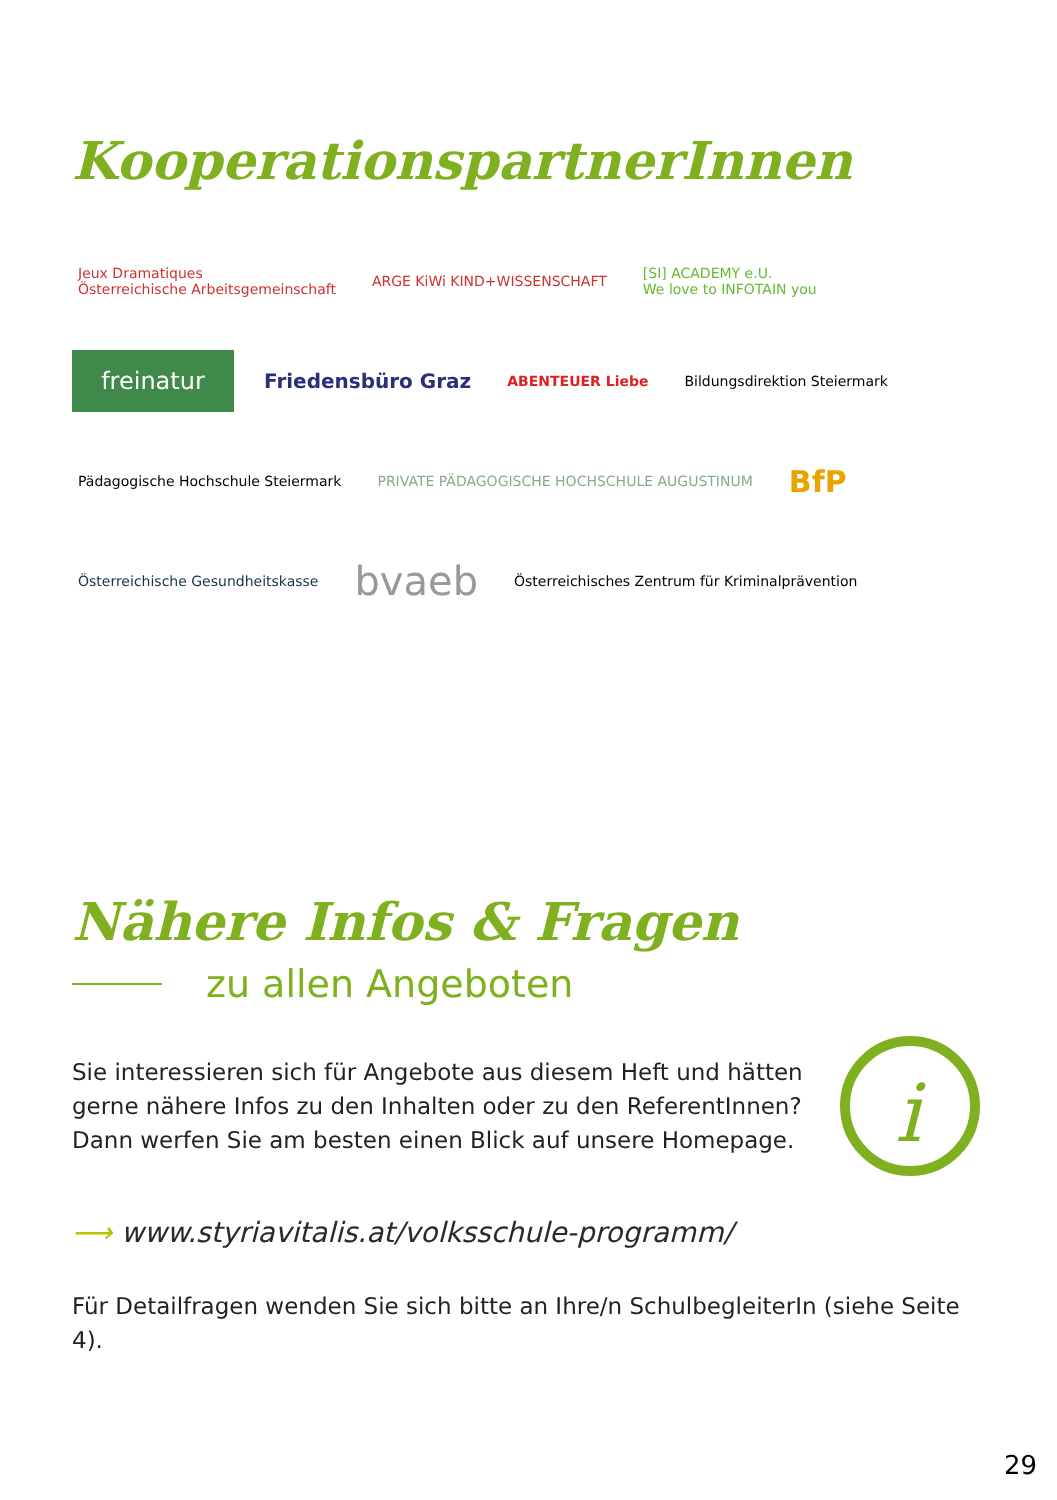KooperationspartnerInnen
Jeux Dramatiques
Österreichische Arbeitsgemeinschaft
ARGE KiWi KIND+WISSENSCHAFT
[SI] ACADEMY e.U.
We love to INFOTAIN you
freinatur
Friedensbüro Graz
ABENTEUER Liebe
Bildungsdirektion Steiermark
Pädagogische Hochschule Steiermark
PRIVATE PÄDAGOGISCHE HOCHSCHULE AUGUSTINUM
BfP
Österreichische Gesundheitskasse
bvaeb
Österreichisches Zentrum für Kriminalprävention
Nähere Infos & Fragen
zu allen Angeboten
Sie interessieren sich für Angebote aus diesem Heft und hätten
gerne nähere Infos zu den Inhalten oder zu den ReferentInnen?
Dann werfen Sie am besten einen Blick auf unsere Homepage.
i
⟶ www.styriavitalis.at/volksschule-programm/
Für Detailfragen wenden Sie sich bitte an Ihre/n SchulbegleiterIn (siehe Seite 4).
29